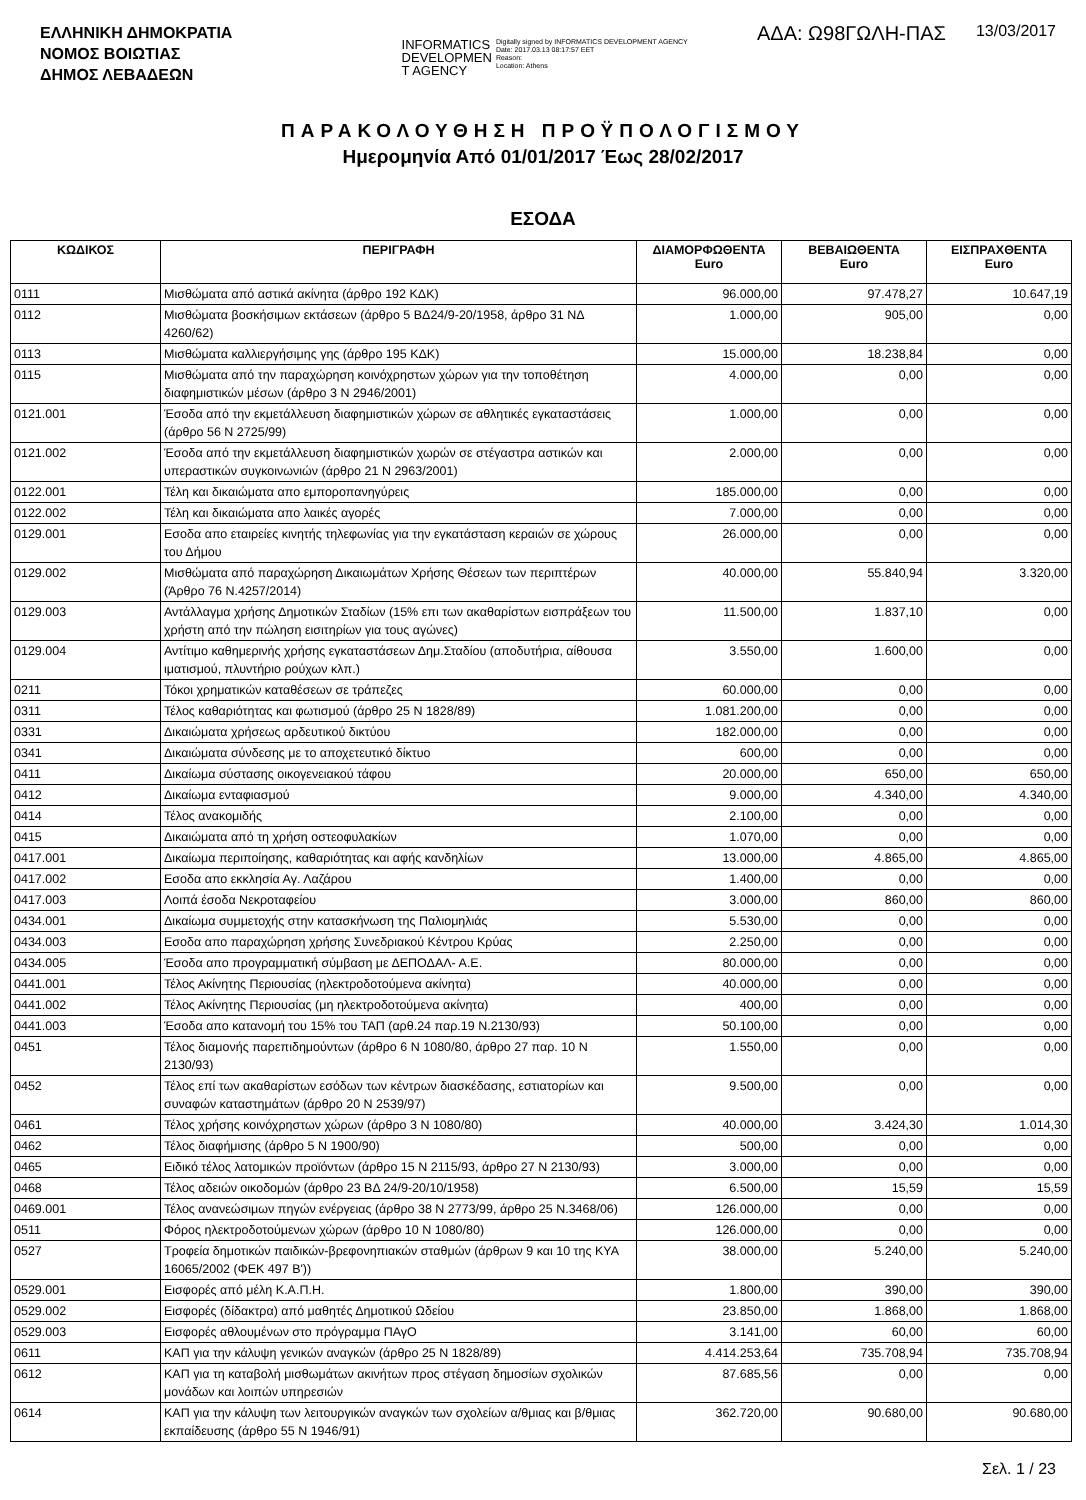ΕΛΛΗΝΙΚΗ ΔΗΜΟΚΡΑΤΙΑ
ΝΟΜΟΣ ΒΟΙΩΤΙΑΣ
ΔΗΜΟΣ ΛΕΒΑΔΕΩΝ
INFORMATICS
DEVELOPMEN
T AGENCY
Digitally signed by INFORMATICS DEVELOPMENT AGENCY
Date: 2017.03.13 08:17:57 EET
Reason:
Location: Athens
ΑΔΑ: Ω98ΓΩΛΗ-ΠΑΣ 13/03/2017
ΠΑΡΑΚΟΛΟΥΘΗΣΗ ΠΡΟΫΠΟΛΟΓΙΣΜΟΥ
Ημερομηνία Από 01/01/2017 Έως 28/02/2017
ΕΣΟΔΑ
| ΚΩΔΙΚΟΣ | ΠΕΡΙΓΡΑΦΗ | ΔΙΑΜΟΡΦΩΘΕΝΤΑ Euro | ΒΕΒΑΙΩΘΕΝΤΑ Euro | ΕΙΣΠΡΑΧΘΕΝΤΑ Euro |
| --- | --- | --- | --- | --- |
| 0111 | Μισθώματα από αστικά ακίνητα (άρθρο 192 ΚΔΚ) | 96.000,00 | 97.478,27 | 10.647,19 |
| 0112 | Μισθώματα βοσκήσιμων εκτάσεων (άρθρο 5 ΒΔ24/9-20/1958, άρθρο 31 ΝΔ 4260/62) | 1.000,00 | 905,00 | 0,00 |
| 0113 | Μισθώματα καλλιεργήσιμης γης (άρθρο 195 ΚΔΚ) | 15.000,00 | 18.238,84 | 0,00 |
| 0115 | Μισθώματα από την παραχώρηση κοινόχρηστων χώρων για την τοποθέτηση διαφημιστικών μέσων (άρθρο 3 Ν 2946/2001) | 4.000,00 | 0,00 | 0,00 |
| 0121.001 | Έσοδα από την εκμετάλλευση διαφημιστικών χώρων σε αθλητικές εγκαταστάσεις (άρθρο 56 Ν 2725/99) | 1.000,00 | 0,00 | 0,00 |
| 0121.002 | Έσοδα από την εκμετάλλευση διαφημιστικών χωρών σε στέγαστρα αστικών και υπεραστικών συγκοινωνιών (άρθρο 21 Ν 2963/2001) | 2.000,00 | 0,00 | 0,00 |
| 0122.001 | Τέλη και δικαιώματα απο εμποροπανηγύρεις | 185.000,00 | 0,00 | 0,00 |
| 0122.002 | Τέλη και δικαιώματα απο λαικές αγορές | 7.000,00 | 0,00 | 0,00 |
| 0129.001 | Εσοδα απο εταιρείες κινητής τηλεφωνίας για την εγκατάσταση κεραιών σε χώρους του Δήμου | 26.000,00 | 0,00 | 0,00 |
| 0129.002 | Μισθώματα από παραχώρηση Δικαιωμάτων Χρήσης Θέσεων των περιπτέρων (Άρθρο 76 Ν.4257/2014) | 40.000,00 | 55.840,94 | 3.320,00 |
| 0129.003 | Αντάλλαγμα χρήσης Δημοτικών Σταδίων (15% επι των ακαθαρίστων εισπράξεων του χρήστη από την πώληση εισιτηρίων για τους αγώνες) | 11.500,00 | 1.837,10 | 0,00 |
| 0129.004 | Αντίτιμο καθημερινής χρήσης εγκαταστάσεων Δημ.Σταδίου (αποδυτήρια, αίθουσα ιματισμού, πλυντήριο ρούχων κλπ.) | 3.550,00 | 1.600,00 | 0,00 |
| 0211 | Τόκοι χρηματικών καταθέσεων σε τράπεζες | 60.000,00 | 0,00 | 0,00 |
| 0311 | Τέλος καθαριότητας και φωτισμού (άρθρο 25 Ν 1828/89) | 1.081.200,00 | 0,00 | 0,00 |
| 0331 | Δικαιώματα χρήσεως αρδευτικού δικτύου | 182.000,00 | 0,00 | 0,00 |
| 0341 | Δικαιώματα σύνδεσης με το αποχετευτικό δίκτυο | 600,00 | 0,00 | 0,00 |
| 0411 | Δικαίωμα σύστασης οικογενειακού τάφου | 20.000,00 | 650,00 | 650,00 |
| 0412 | Δικαίωμα ενταφιασμού | 9.000,00 | 4.340,00 | 4.340,00 |
| 0414 | Τέλος ανακομιδής | 2.100,00 | 0,00 | 0,00 |
| 0415 | Δικαιώματα από τη χρήση οστεοφυλακίων | 1.070,00 | 0,00 | 0,00 |
| 0417.001 | Δικαίωμα περιποίησης, καθαριότητας και αφής κανδηλίων | 13.000,00 | 4.865,00 | 4.865,00 |
| 0417.002 | Εσοδα απο εκκλησία Αγ. Λαζάρου | 1.400,00 | 0,00 | 0,00 |
| 0417.003 | Λοιπά έσοδα Νεκροταφείου | 3.000,00 | 860,00 | 860,00 |
| 0434.001 | Δικαίωμα συμμετοχής στην κατασκήνωση της Παλιομηλιάς | 5.530,00 | 0,00 | 0,00 |
| 0434.003 | Εσοδα απο παραχώρηση χρήσης Συνεδριακού Κέντρου Κρύας | 2.250,00 | 0,00 | 0,00 |
| 0434.005 | Έσοδα απο προγραμματική σύμβαση με ΔΕΠΟΔΑΛ- Α.Ε. | 80.000,00 | 0,00 | 0,00 |
| 0441.001 | Τέλος Ακίνητης Περιουσίας (ηλεκτροδοτούμενα ακίνητα) | 40.000,00 | 0,00 | 0,00 |
| 0441.002 | Τέλος Ακίνητης Περιουσίας (μη ηλεκτροδοτούμενα ακίνητα) | 400,00 | 0,00 | 0,00 |
| 0441.003 | Έσοδα απο κατανομή του 15% του ΤΑΠ (αρθ.24 παρ.19 Ν.2130/93) | 50.100,00 | 0,00 | 0,00 |
| 0451 | Τέλος διαμονής παρεπιδημούντων (άρθρο 6 Ν 1080/80, άρθρο 27 παρ. 10 Ν 2130/93) | 1.550,00 | 0,00 | 0,00 |
| 0452 | Τέλος επί των ακαθαρίστων εσόδων των κέντρων διασκέδασης, εστιατορίων και συναφών καταστημάτων (άρθρο 20 Ν 2539/97) | 9.500,00 | 0,00 | 0,00 |
| 0461 | Τέλος χρήσης κοινόχρηστων χώρων (άρθρο 3 Ν 1080/80) | 40.000,00 | 3.424,30 | 1.014,30 |
| 0462 | Τέλος διαφήμισης (άρθρο 5 Ν 1900/90) | 500,00 | 0,00 | 0,00 |
| 0465 | Ειδικό τέλος λατομικών προϊόντων (άρθρο 15 Ν 2115/93, άρθρο 27 Ν 2130/93) | 3.000,00 | 0,00 | 0,00 |
| 0468 | Τέλος αδειών οικοδομών (άρθρο 23 ΒΔ 24/9-20/10/1958) | 6.500,00 | 15,59 | 15,59 |
| 0469.001 | Τέλος ανανεώσιμων πηγών ενέργειας (άρθρο 38 Ν 2773/99, άρθρο 25 Ν.3468/06) | 126.000,00 | 0,00 | 0,00 |
| 0511 | Φόρος ηλεκτροδοτούμενων χώρων (άρθρο 10 Ν 1080/80) | 126.000,00 | 0,00 | 0,00 |
| 0527 | Τροφεία δημοτικών παιδικών-βρεφονηπιακών σταθμών (άρθρων 9 και 10 της ΚΥΑ 16065/2002 (ΦΕΚ 497 Β')) | 38.000,00 | 5.240,00 | 5.240,00 |
| 0529.001 | Εισφορές από μέλη Κ.Α.Π.Η. | 1.800,00 | 390,00 | 390,00 |
| 0529.002 | Εισφορές (δίδακτρα) από μαθητές Δημοτικού Ωδείου | 23.850,00 | 1.868,00 | 1.868,00 |
| 0529.003 | Εισφορές αθλουμένων στο πρόγραμμα ΠΑγΟ | 3.141,00 | 60,00 | 60,00 |
| 0611 | ΚΑΠ για την κάλυψη γενικών αναγκών (άρθρο 25 Ν 1828/89) | 4.414.253,64 | 735.708,94 | 735.708,94 |
| 0612 | ΚΑΠ για τη καταβολή μισθωμάτων ακινήτων προς στέγαση δημοσίων σχολικών μονάδων και λοιπών υπηρεσιών | 87.685,56 | 0,00 | 0,00 |
| 0614 | ΚΑΠ για την κάλυψη των λειτουργικών αναγκών των σχολείων α/θμιας και β/θμιας εκπαίδευσης (άρθρο 55 Ν 1946/91) | 362.720,00 | 90.680,00 | 90.680,00 |
Σελ. 1 / 23